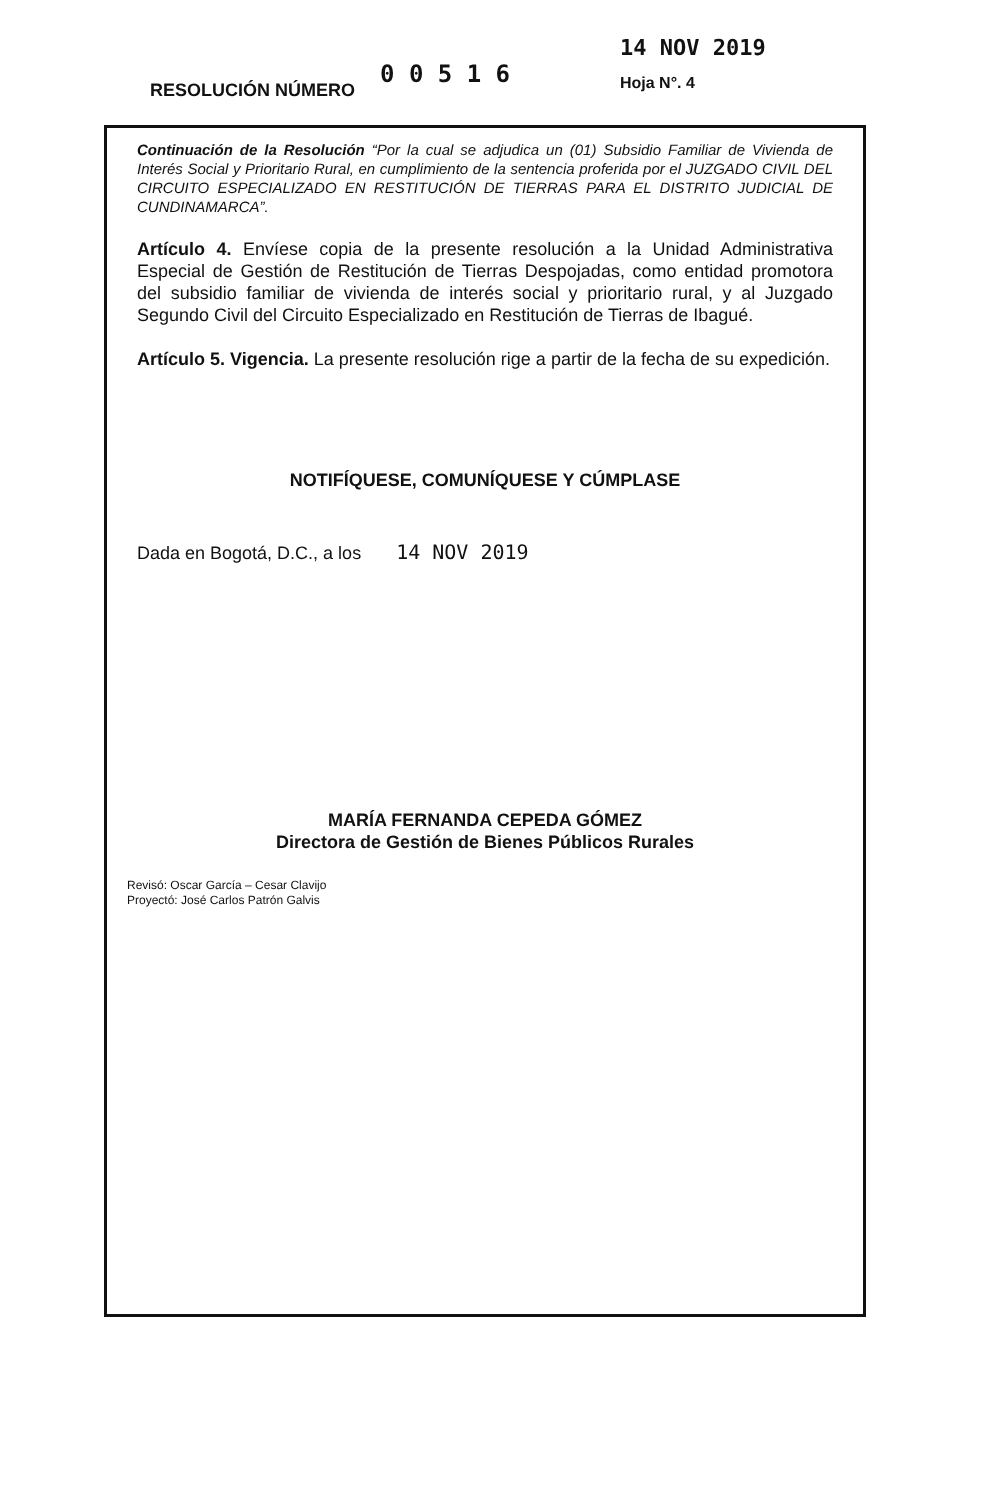RESOLUCIÓN NÚMERO
0 0 5 1 6
14 NOV 2019
Hoja N°. 4
Continuación de la Resolución “Por la cual se adjudica un (01) Subsidio Familiar de Vivienda de Interés Social y Prioritario Rural, en cumplimiento de la sentencia proferida por el JUZGADO CIVIL DEL CIRCUITO ESPECIALIZADO EN RESTITUCIÓN DE TIERRAS PARA EL DISTRITO JUDICIAL DE CUNDINAMARCA”.
Artículo 4. Envíese copia de la presente resolución a la Unidad Administrativa Especial de Gestión de Restitución de Tierras Despojadas, como entidad promotora del subsidio familiar de vivienda de interés social y prioritario rural, y al Juzgado Segundo Civil del Circuito Especializado en Restitución de Tierras de Ibagué.
Artículo 5. Vigencia. La presente resolución rige a partir de la fecha de su expedición.
NOTIFÍQUESE, COMUNÍQUESE Y CÚMPLASE
Dada en Bogotá, D.C., a los 14 NOV 2019
MARÍA FERNANDA CEPEDA GÓMEZ
Directora de Gestión de Bienes Públicos Rurales
Revisó: Oscar García – Cesar Clavijo
Proyectó: José Carlos Patrón Galvis